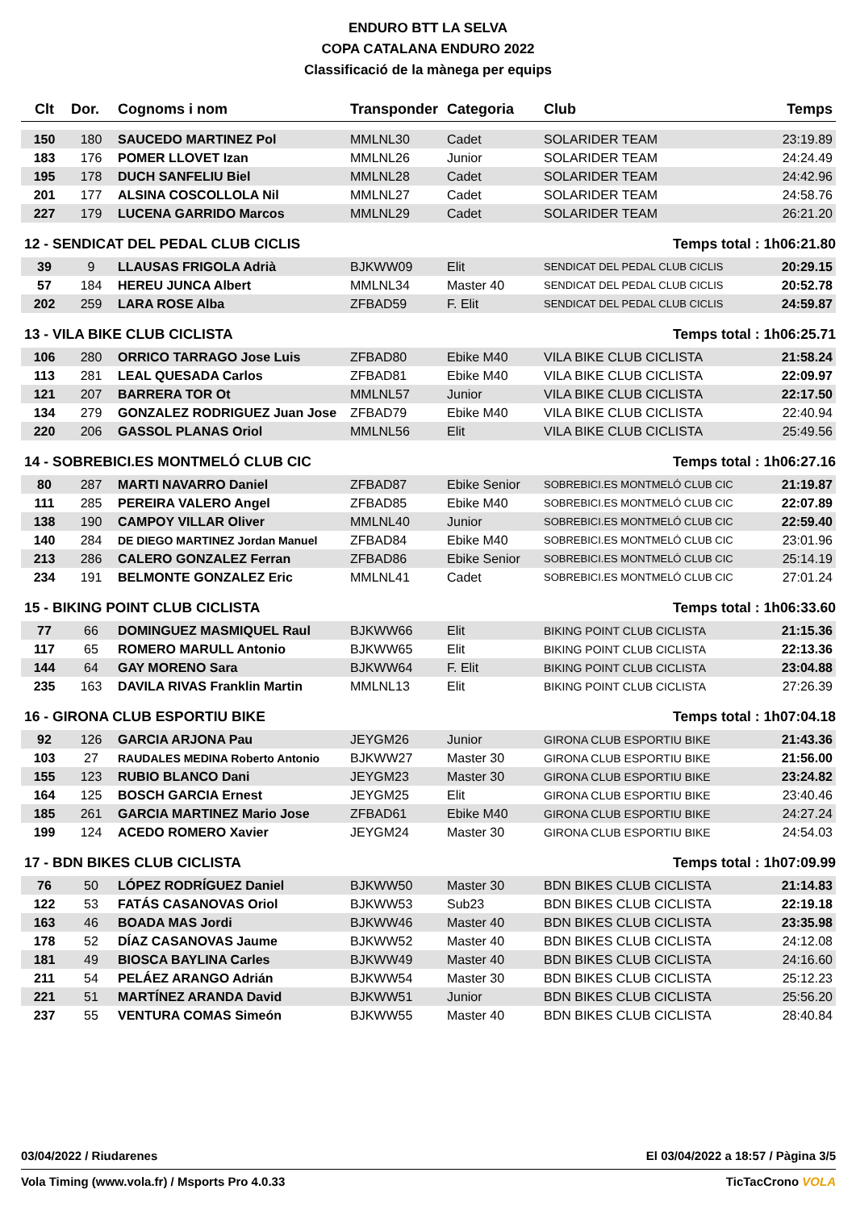ENDURO BTT LA SELVA
COPA CATALANA ENDURO 2022
Classificació de la mànega per equips
| Clt | Dor. | Cognoms i nom | Transponder | Categoria | Club | Temps |
| --- | --- | --- | --- | --- | --- | --- |
| 150 | 180 | SAUCEDO MARTINEZ Pol | MMLNL30 | Cadet | SOLARIDER TEAM | 23:19.89 |
| 183 | 176 | POMER LLOVET Izan | MMLNL26 | Junior | SOLARIDER TEAM | 24:24.49 |
| 195 | 178 | DUCH SANFELIU Biel | MMLNL28 | Cadet | SOLARIDER TEAM | 24:42.96 |
| 201 | 177 | ALSINA COSCOLLOLA Nil | MMLNL27 | Cadet | SOLARIDER TEAM | 24:58.76 |
| 227 | 179 | LUCENA GARRIDO Marcos | MMLNL29 | Cadet | SOLARIDER TEAM | 26:21.20 |
12 - SENDICAT DEL PEDAL CLUB CICLIS Temps total : 1h06:21.80
| 39 | 9 | LLAUSAS FRIGOLA Adrià | BJKWW09 | Elit | SENDICAT DEL PEDAL CLUB CICLIS | 20:29.15 |
| 57 | 184 | HEREU JUNCA Albert | MMLNL34 | Master 40 | SENDICAT DEL PEDAL CLUB CICLIS | 20:52.78 |
| 202 | 259 | LARA ROSE Alba | ZFBAD59 | F. Elit | SENDICAT DEL PEDAL CLUB CICLIS | 24:59.87 |
13 - VILA BIKE CLUB CICLISTA Temps total : 1h06:25.71
| 106 | 280 | ORRICO TARRAGO Jose Luis | ZFBAD80 | Ebike M40 | VILA BIKE CLUB CICLISTA | 21:58.24 |
| 113 | 281 | LEAL QUESADA Carlos | ZFBAD81 | Ebike M40 | VILA BIKE CLUB CICLISTA | 22:09.97 |
| 121 | 207 | BARRERA TOR Ot | MMLNL57 | Junior | VILA BIKE CLUB CICLISTA | 22:17.50 |
| 134 | 279 | GONZALEZ RODRIGUEZ Juan Jose | ZFBAD79 | Ebike M40 | VILA BIKE CLUB CICLISTA | 22:40.94 |
| 220 | 206 | GASSOL PLANAS Oriol | MMLNL56 | Elit | VILA BIKE CLUB CICLISTA | 25:49.56 |
14 - SOBREBICI.ES MONTMELÓ CLUB CIC Temps total : 1h06:27.16
| 80 | 287 | MARTI NAVARRO Daniel | ZFBAD87 | Ebike Senior | SOBREBICI.ES MONTMELÓ CLUB CIC | 21:19.87 |
| 111 | 285 | PEREIRA VALERO Angel | ZFBAD85 | Ebike M40 | SOBREBICI.ES MONTMELÓ CLUB CIC | 22:07.89 |
| 138 | 190 | CAMPOY VILLAR Oliver | MMLNL40 | Junior | SOBREBICI.ES MONTMELÓ CLUB CIC | 22:59.40 |
| 140 | 284 | DE DIEGO MARTINEZ Jordan Manuel | ZFBAD84 | Ebike M40 | SOBREBICI.ES MONTMELÓ CLUB CIC | 23:01.96 |
| 213 | 286 | CALERO GONZALEZ Ferran | ZFBAD86 | Ebike Senior | SOBREBICI.ES MONTMELÓ CLUB CIC | 25:14.19 |
| 234 | 191 | BELMONTE GONZALEZ Eric | MMLNL41 | Cadet | SOBREBICI.ES MONTMELÓ CLUB CIC | 27:01.24 |
15 - BIKING POINT CLUB CICLISTA Temps total : 1h06:33.60
| 77 | 66 | DOMINGUEZ MASMIQUEL Raul | BJKWW66 | Elit | BIKING POINT CLUB CICLISTA | 21:15.36 |
| 117 | 65 | ROMERO MARULL Antonio | BJKWW65 | Elit | BIKING POINT CLUB CICLISTA | 22:13.36 |
| 144 | 64 | GAY MORENO Sara | BJKWW64 | F. Elit | BIKING POINT CLUB CICLISTA | 23:04.88 |
| 235 | 163 | DAVILA RIVAS Franklin Martin | MMLNL13 | Elit | BIKING POINT CLUB CICLISTA | 27:26.39 |
16 - GIRONA CLUB ESPORTIU BIKE Temps total : 1h07:04.18
| 92 | 126 | GARCIA ARJONA Pau | JEYGM26 | Junior | GIRONA CLUB ESPORTIU BIKE | 21:43.36 |
| 103 | 27 | RAUDALES MEDINA Roberto Antonio | BJKWW27 | Master 30 | GIRONA CLUB ESPORTIU BIKE | 21:56.00 |
| 155 | 123 | RUBIO BLANCO Dani | JEYGM23 | Master 30 | GIRONA CLUB ESPORTIU BIKE | 23:24.82 |
| 164 | 125 | BOSCH GARCIA Ernest | JEYGM25 | Elit | GIRONA CLUB ESPORTIU BIKE | 23:40.46 |
| 185 | 261 | GARCIA MARTINEZ Mario Jose | ZFBAD61 | Ebike M40 | GIRONA CLUB ESPORTIU BIKE | 24:27.24 |
| 199 | 124 | ACEDO ROMERO Xavier | JEYGM24 | Master 30 | GIRONA CLUB ESPORTIU BIKE | 24:54.03 |
17 - BDN BIKES CLUB CICLISTA Temps total : 1h07:09.99
| 76 | 50 | LÓPEZ RODRÍGUEZ Daniel | BJKWW50 | Master 30 | BDN BIKES CLUB CICLISTA | 21:14.83 |
| 122 | 53 | FATÁS CASANOVAS Oriol | BJKWW53 | Sub23 | BDN BIKES CLUB CICLISTA | 22:19.18 |
| 163 | 46 | BOADA MAS Jordi | BJKWW46 | Master 40 | BDN BIKES CLUB CICLISTA | 23:35.98 |
| 178 | 52 | DÍAZ CASANOVAS Jaume | BJKWW52 | Master 40 | BDN BIKES CLUB CICLISTA | 24:12.08 |
| 181 | 49 | BIOSCA BAYLINA Carles | BJKWW49 | Master 40 | BDN BIKES CLUB CICLISTA | 24:16.60 |
| 211 | 54 | PELÁEZ ARANGO Adrián | BJKWW54 | Master 30 | BDN BIKES CLUB CICLISTA | 25:12.23 |
| 221 | 51 | MARTÍNEZ ARANDA David | BJKWW51 | Junior | BDN BIKES CLUB CICLISTA | 25:56.20 |
| 237 | 55 | VENTURA COMAS Simeón | BJKWW55 | Master 40 | BDN BIKES CLUB CICLISTA | 28:40.84 |
03/04/2022 / Riudarenes El 03/04/2022 a 18:57 / Pàgina 3/5
Vola Timing (www.vola.fr) / Msports Pro 4.0.33 TicTacCrono VOLA